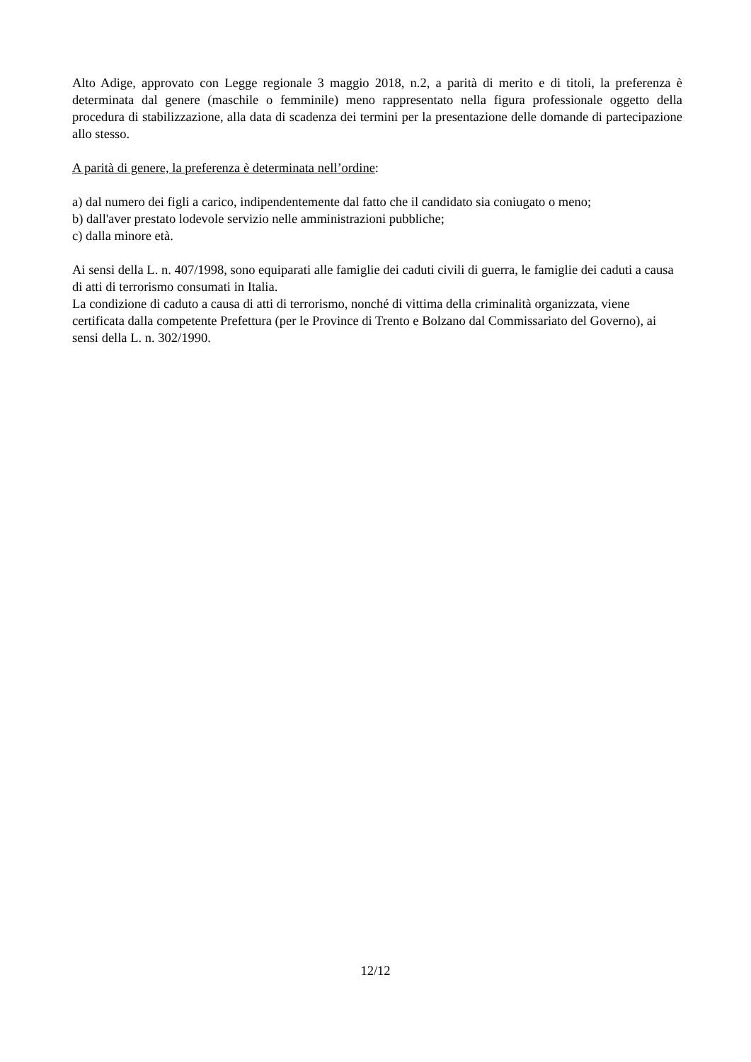Alto Adige, approvato con Legge regionale 3 maggio 2018, n.2, a parità di merito e di titoli, la preferenza è determinata dal genere (maschile o femminile) meno rappresentato nella figura professionale oggetto della procedura di stabilizzazione, alla data di scadenza dei termini per la presentazione delle domande di partecipazione allo stesso.
A parità di genere, la preferenza è determinata nell’ordine:
a) dal numero dei figli a carico, indipendentemente dal fatto che il candidato sia coniugato o meno;
b) dall'aver prestato lodevole servizio nelle amministrazioni pubbliche;
c) dalla minore età.
Ai sensi della L. n. 407/1998, sono equiparati alle famiglie dei caduti civili di guerra, le famiglie dei caduti a causa di atti di terrorismo consumati in Italia.
La condizione di caduto a causa di atti di terrorismo, nonché di vittima della criminalità organizzata, viene certificata dalla competente Prefettura (per le Province di Trento e Bolzano dal Commissariato del Governo), ai sensi della L. n. 302/1990.
12/12